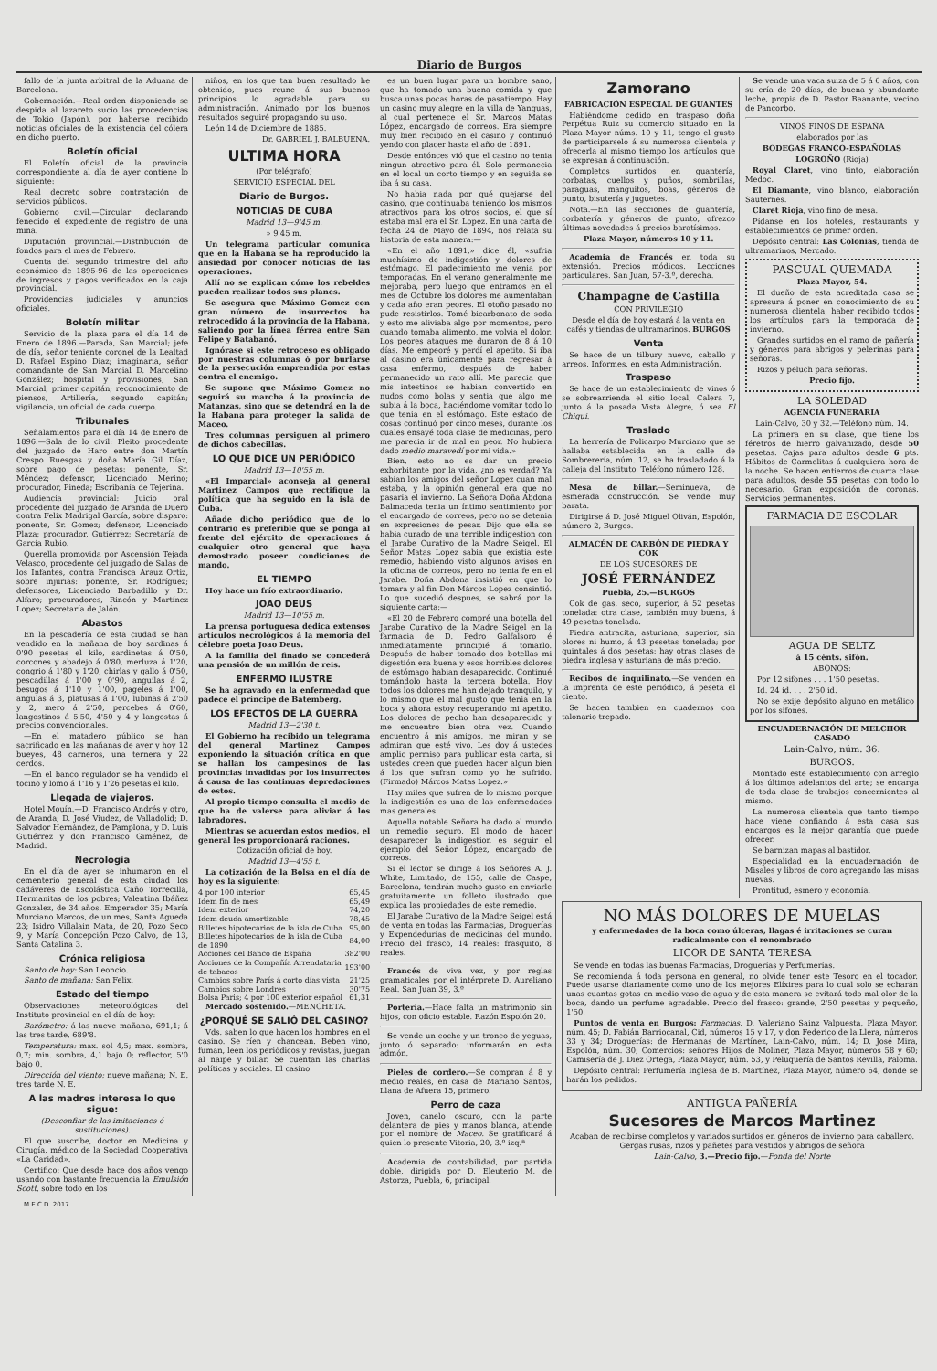Diario de Burgos
fallo de la junta arbitral de la Aduana de Barcelona.
Gobernación.—Real orden disponiendo se despida al lazareto sucio las procedencias de Tokio (Japón), por haberse recibido noticias oficiales de la existencia del cólera en dicho puerto.
Boletín oficial
El Boletín oficial de la provincia correspondiente al día de ayer contiene lo siguiente:
Real decreto sobre contratación de servicios públicos.
Gobierno civil.—Circular declarando fenecido el expediente de registro de una mina.
Diputación provincial.—Distribución de fondos para el mes de Febrero.
Cuenta del segundo trimestre del año económico de 1895-96 de las operaciones de ingresos y pagos verificados en la caja provincial.
Providencias judiciales y anuncios oficiales.
Boletín militar
Servicio de la plaza para el día 14 de Enero de 1896.—Parada, San Marcial; jefe de día, señor teniente coronel de la Lealtad D. Rafael Espino Díaz; imaginaria, señor comandante de San Marcial D. Marcelino González; hospital y provisiones, San Marcial, primer capitán; reconocimiento de piensos, Artillería, segundo capitán; vigilancia, un oficial de cada cuerpo.
Tribunales
Señalamientos para el día 14 de Enero de 1896.—Sala de lo civil: Pleito procedente del juzgado de Haro entre don Martín Crespo Ruesgas y doña María Gil Díaz, sobre pago de pesetas: ponente, Sr. Méndez; defensor, Licenciado Merino; procurador, Pineda; Escribanía de Tejerina.
Audiencia provincial: Juicio oral procedente del juzgado de Aranda de Duero contra Felix Madrigal García, sobre disparo: ponente, Sr. Gomez; defensor, Licenciado Plaza; procurador, Gutiérrez; Secretaría de García Rubio.
Querella promovida por Ascensión Tejada Velasco, procedente del juzgado de Salas de los Infantes, contra Francisca Arauz Ortiz, sobre injurias: ponente, Sr. Rodríguez; defensores, Licenciado Barbadillo y Dr. Alfaro; procuradores, Rincón y Martínez Lopez; Secretaría de Jalón.
Abastos
En la pescadería de esta ciudad se han vendido en la mañana de hoy sardinas á 0'90 pesetas el kilo, sardinetas á 0'50, corcones y abadejo á 0'80, merluza á 1'20, congrio á 1'80 y 1'20, chirlas y gallo á 0'50, pescadillas á 1'00 y 0'90, anguilas á 2, besugos á 1'10 y 1'00, pageles á 1'00, angulas á 3, platusas á 1'00, lubinas á 2'50 y 2, mero á 2'50, percebes á 0'60, langostinos á 5'50, 4'50 y 4 y langostas á precios convencionales.
—En el matadero público se han sacrificado en las mañanas de ayer y hoy 12 bueyes, 48 carneros, una ternera y 22 cerdos.
—En el banco regulador se ha vendido el tocino y lomo á 1'16 y 1'26 pesetas el kilo.
Llegada de viajeros.
Hotel Mouín.—D. Francisco Andrés y otro, de Aranda; D. José Viudez, de Valladolid; D. Salvador Hernández, de Pamplona, y D. Luis Gutiérrez y don Francisco Giménez, de Madrid.
Necrología
En el día de ayer se inhumaron en el cementerio general de esta ciudad los cadáveres de Escolástica Caño Torrecilla, Hermanitas de los pobres; Valentina Ibáñez Gonzalez, de 34 años, Emperador 35; María Murciano Marcos, de un mes, Santa Agueda 23; Isidro Villalain Mata, de 20, Pozo Seco 9, y María Concepción Pozo Calvo, de 13, Santa Catalina 3.
Crónica religiosa
Santo de hoy: San Leoncio.
Santo de mañana: San Felix.
Estado del tiempo
Observaciones meteorológicas del Instituto provincial en el día de hoy:
Barómetro: á las nueve mañana, 691,1; á las tres tarde, 689'8.
Temperatura: max. sol 4,5; max. sombra, 0,7; min. sombra, 4,1 bajo 0; reflector, 5'0 bajo 0.
Dirección del viento: nueve mañana; N. E. tres tarde N. E.
A las madres interesa lo que sigue:
(Desconfiar de las imitaciones ó sustituciones).
El que suscribe, doctor en Medicina y Cirugía, médico de la Sociedad Cooperativa «La Caridad».
Certifico: Que desde hace dos años vengo usando con bastante frecuencia la Emulsión Scott, sobre todo en los
niños, en los que tan buen resultado he obtenido, pues reune á sus buenos principios lo agradable para su administración. Animado por los buenos resultados seguiré propagando su uso.
León 14 de Diciembre de 1885.
Dr. GABRIEL J. BALBUENA.
ULTIMA HORA
(Por telégrafo)
SERVICIO ESPECIAL DEL
Diario de Burgos.
NOTICIAS DE CUBA
Madrid 13—9'45 m.
» 9'45 m.
Un telegrama particular comunica que en la Habana se ha reproducido la ansiedad por conocer noticias de las operaciones.
Allí no se explican cómo los rebeldes pueden realizar todos sus planes.
Se asegura que Máximo Gomez con gran número de insurrectos ha retrocedido á la provincia de la Habana, saliendo por la línea férrea entre San Felipe y Batabanó.
Ignórase si este retroceso es obligado por nuestras columnas ó por burlarse de la persecución emprendida por estas contra el enemigo.
Se supone que Máximo Gomez no seguirá su marcha á la provincia de Matanzas, sino que se detendrá en la de la Habana para proteger la salida de Maceo.
Tres columnas persiguen al primero de dichos cabecillas.
LO QUE DICE UN PERIÓDICO
Madrid 13—10'55 m.
«El Imparcial» aconseja al general Martinez Campos que rectifique la política que ha seguido en la isla de Cuba.
Añade dicho periódico que de lo contrario es preferible que se ponga al frente del ejército de operaciones á cualquier otro general que haya demostrado poseer condiciones de mando.
EL TIEMPO
Hoy hace un frío extraordinario.
JOAO DEUS
Madrid 13—10'55 m.
La prensa portuguesa dedica extensos artículos necrológicos á la memoria del célebre poeta Joao Deus.
A la familia del finado se concederá una pensión de un millón de reis.
ENFERMO ILUSTRE
Se ha agravado en la enfermedad que padece el príncipe de Batemberg.
LOS EFECTOS DE LA GUERRA
Madrid 13—2'30 t.
El Gobierno ha recibido un telegrama del general Martinez Campos exponiendo la situación crítica en que se hallan los campesinos de las provincias invadidas por los insurrectos á causa de las continuas depredaciones de estos.
Al propio tiempo consulta el medio de que ha de valerse para aliviar á los labradores.
Mientras se acuerdan estos medios, el general les proporcionará raciones.
Cotización oficial de hoy.
Madrid 13—4'55 t.
La cotización de la Bolsa en el día de hoy es la siguiente:
| 4 por 100 interior | 65,45 |
| Idem fin de mes | 65,49 |
| Idem exterior | 74,20 |
| Idem deuda amortizable | 78,45 |
| Billetes hipotecarios de la isla de Cuba | 95,00 |
| Billetes hipotecarios de la isla de Cuba de 1890 | 84,00 |
| Acciones del Banco de España | 382'00 |
| Acciones de la Compañía Arrendataria de tabacos | 193'00 |
| Cambios sobre París á corto días vista | 21'25 |
| Cambios sobre Londres | 30'75 |
| Bolsa Paris; 4 por 100 exterior español | 61,31 |
Mercado sostenido.—MENCHETA.
¿PORQUÉ SE SALIÓ DEL CASINO?
Vds. saben lo que hacen los hombres en el casino. Se ríen y chancean. Beben vino, fuman, leen los periódicos y revistas, juegan al naipe y billar. Se cuentan las charlas políticas y sociales. El casino
es un buen lugar para un hombre sano, que ha tomado una buena comida y que busca unas pocas horas de pasatiempo. Hay un casino muy alegre en la villa de Yanguas, al cual pertenece el Sr. Marcos Matas López, encargado de correos. Era siempre muy bien recibido en el casino y continuó yendo con placer hasta el año de 1891.
Desde entónces vió que el casino no tenia ningun atractivo para él. Solo permanecia en el local un corto tiempo y en seguida se iba á su casa.
No habia nada por qué quejarse del casino, que continuaba teniendo los mismos atractivos para los otros socios, el que sí estaba mal era el Sr. Lopez. En una carta de fecha 24 de Mayo de 1894, nos relata su historia de esta manera:—
«En el año 1891,» dice él, «sufria muchísimo de indigestión y dolores de estómago. El padecimiento me venia por temporadas. En el verano generalmente me mejoraba, pero luego que entramos en el mes de Octubre los dolores me aumentaban y cada año eran peores. El otoño pasado no pude resistirlos. Tomé bicarbonato de soda y esto me aliviaba algo por momentos, pero cuando tomaba alimento, me volvia el dolor. Los peores ataques me duraron de 8 á 10 días. Me empeoré y perdí el apetito. Si iba al casino era únicamente para regresar á casa enfermo, después de haber permanecido un rato allí. Me parecia que mis intestinos se habian convertido en nudos como bolas y sentia que algo me subia á la boca, haciéndome vomitar todo lo que tenia en el estómago. Este estado de cosas continuó por cinco meses, durante los cuales ensayé toda clase de medicinas, pero me parecia ir de mal en peor. No hubiera dado medio maravedí por mi vida.»
Bien, esto no es dar un precio exhorbitante por la vida, ¿no es verdad? Ya sabían los amigos del señor Lopez cuan mal estaba, y la opinión general era que no pasaría el invierno. La Señora Doña Abdona Balmaceda tenia un íntimo sentimiento por el encargado de correos, pero no se detenia en expresiones de pesar. Dijo que ella se habia curado de una terrible indigestion con el Jarabe Curativo de la Madre Seigel. El Señor Matas Lopez sabia que existia este remedio, habiendo visto algunos avisos en la oficina de correos, pero no tenia fe en el Jarabe. Doña Abdona insistió en que lo tomara y al fin Don Márcos Lopez consintió. Lo que sucedió despues, se sabrá por la siguiente carta:—
«El 20 de Febrero compré una botella del Jarabe Curativo de la Madre Seigel en la farmacia de D. Pedro Galfalsoro é inmediatamente principié á tomarlo. Después de haber tomado dos botellas mi digestión era buena y esos horribles dolores de estómago habian desaparecido. Continué tomándolo hasta la tercera botella. Hoy todos los dolores me han dejado tranquilo, y lo mismo que el mal gusto que tenia en la boca y ahora estoy recuperando mi apetito. Los dolores de pecho han desaparecido y me encuentro bien otra vez. Cuando encuentro á mis amigos, me miran y se admiran que esté vivo. Les doy á ustedes amplio permiso para publicar esta carta, si ustedes creen que pueden hacer algun bien á los que sufran como yo he sufrido. (Firmado) Márcos Matas Lopez.»
Hay miles que sufren de lo mismo porque la indigestión es una de las enfermedades mas generales.
Aquella notable Señora ha dado al mundo un remedio seguro. El modo de hacer desaparecer la indigestion es seguir el ejemplo del Señor López, encargado de correos.
Si el lector se dirige á los Señores A. J. White, Limitado, de 155, calle de Caspe, Barcelona, tendrán mucho gusto en enviarle gratuitamente un folleto ilustrado que explica las propiedades de este remedio.
El Jarabe Curativo de la Madre Seigel está de venta en todas las Farmacias, Droguerías y Expendedurías de medicinas del mundo. Precio del frasco, 14 reales: frasquito, 8 reales.
Francés de viva vez, y por reglas gramaticales por el intérprete D. Aureliano Real. San Juan 39, 3.º
Portería.—Hace falta un matrimonio sin hijos, con oficio estable. Razón Espolón 20.
Se vende un coche y un tronco de yeguas, junto ó separado: informarán en esta admón.
Pieles de cordero.—Se compran á 8 y medio reales, en casa de Mariano Santos, Llana de Afuera 15, primero.
Perro de caza
Joven, canelo oscuro, con la parte delantera de pies y manos blanca, atiende por el nombre de Maceo. Se gratificará á quien lo presente Vitoria, 20, 3.º izq.ª
Academia de contabilidad, por partida doble, dirigida por D. Eleuterio M. de Astorza, Puebla, 6, principal.
Zamorano
FABRICACIÓN ESPECIAL DE GUANTES
Habiéndome cedido en traspaso doña Perpétua Ruiz su comercio situado en la Plaza Mayor núms. 10 y 11, tengo el gusto de participarselo á su numerosa clientela y ofrecerla al mismo tiempo los artículos que se expresan á continuación.
Completos surtidos en guantería, corbatas, cuellos y puños, sombrillas, paraguas, manguitos, boas, géneros de punto, bisutería y juguetes.
Nota.—En las secciones de guantería, corbatería y géneros de punto, ofrezco últimas novedades á precios baratísimos.
Plaza Mayor, números 10 y 11.
Academia de Francés en toda su extensión. Precios módicos. Lecciones particulares. San Juan, 57-3.º, derecha.
Champagne de Castilla
CON PRIVILEGIO
Desde el día de hoy estará á la venta en cafés y tiendas de ultramarinos. BURGOS
Venta
Se hace de un tilbury nuevo, caballo y arreos. Informes, en esta Administración.
Traspaso
Se hace de un establecimiento de vinos ó se sobrearrienda el sitio local, Calera 7, junto á la posada Vista Alegre, ó sea El Chiqui.
Traslado
La herrería de Policarpo Murciano que se hallaba establecida en la calle de Sombrerería, núm. 12, se ha trasladado á la calleja del Instituto. Teléfono número 128.
Mesa de billar.—Seminueva, de esmerada construcción. Se vende muy barata.
Dirigirse á D. José Miguel Oliván, Espolón, número 2, Burgos.
ALMACÉN DE CARBÓN DE PIEDRA Y COK
DE LOS SUCESORES DE
JOSÉ FERNÁNDEZ
Puebla, 25.—BURGOS
Cok de gas, seco, superior, á 52 pesetas tonelada: otra clase, también muy buena, á 49 pesetas tonelada.
Piedra antracita, asturiana, superior, sin olores ni humo, á 43 pesetas tonelada; por quintales á dos pesetas: hay otras clases de piedra inglesa y asturiana de más precio.
Recibos de inquilinato.—Se venden en la imprenta de este periódico, á peseta el ciento.
Se hacen tambien en cuadernos con talonario trepado.
Se vende una vaca suiza de 5 á 6 años, con su cría de 20 días, de buena y abundante leche, propia de D. Pastor Baanante, vecino de Pancorbo.
VINOS FINOS DE ESPAÑA
elaborados por las
BODEGAS FRANCO-ESPAÑOLAS
LOGROÑO (Rioja)
Royal Claret, vino tinto, elaboración Medoc.
El Diamante, vino blanco, elaboración Sauternes.
Claret Rioja, vino fino de mesa.
Pídanse en los hoteles, restaurants y establecimientos de primer orden.
Depósito central: Las Colonias, tienda de ultramarinos, Mercado.
PASCUAL QUEMADA
Plaza Mayor, 54.
El dueño de esta acreditada casa se apresura á poner en conocimiento de su numerosa clientela, haber recibido todos los artículos para la temporada de invierno.
Grandes surtidos en el ramo de pañería y géneros para abrigos y pelerinas para señoras.
Rizos y peluch para señoras.
Precio fijo.
LA SOLEDAD
AGENCIA FUNERARIA
Lain-Calvo, 30 y 32.—Teléfono núm. 14.
La primera en su clase, que tiene los féretros de hierro galvanizado, desde 50 pesetas. Cajas para adultos desde 6 pts. Hábitos de Carmelitas á cualquiera hora de la noche. Se hacen entierros de cuarta clase para adultos, desde 55 pesetas con todo lo necesario. Gran exposición de coronas. Servicios permanentes.
FARMACIA DE ESCOLAR
AGUA DE SELTZ
á 15 cénts. sifón.
ABONOS:
Por 12 sifones . . . 1'50 pesetas.
Id. 24 id. . . . 2'50 id.
No se exije depósito alguno en metálico por los sifones.
ENCUADERNACIÓN DE MELCHOR CASADO
Lain-Calvo, núm. 36.
BURGOS.
Montado este establecimiento con arreglo á los últimos adelantos del arte; se encarga de toda clase de trabajos concernientes al mismo.
La numerosa clientela que tanto tiempo hace viene confiando á esta casa sus encargos es la mejor garantía que puede ofrecer.
Se barnizan mapas al bastidor.
Especialidad en la encuadernación de Misales y libros de coro agregando las misas nuevas.
Prontitud, esmero y economía.
NO MÁS DOLORES DE MUELAS
y enfermedades de la boca como úlceras, llagas é irritaciones se curan radicalmente con el renombrado
LICOR DE SANTA TERESA
Se vende en todas las buenas Farmacias, Droguerías y Perfumerías.
Se recomienda á toda persona en general, no olvide tener este Tesoro en el tocador. Puede usarse diariamente como uno de los mejores Elíxires para lo cual solo se echarán unas cuantas gotas en medio vaso de agua y de esta manera se evitará todo mal olor de la boca, dando un perfume agradable. Precio del frasco: grande, 2'50 pesetas y pequeño, 1'50.
Puntos de venta en Burgos: Farmacias. D. Valeriano Sainz Valpuesta, Plaza Mayor, núm. 45; D. Fabián Barriocanal, Cid, números 15 y 17, y don Federico de la Llera, números 33 y 34; Droguerías: de Hermanas de Martínez, Lain-Calvo, núm. 14; D. José Mira, Espolón, núm. 30; Comercios: señores Hijos de Moliner, Plaza Mayor, números 58 y 60; Camisería de J. Diez Ortega, Plaza Mayor, núm. 53, y Peluquería de Santos Revilla, Paloma.
Depósito central: Perfumería Inglesa de B. Martínez, Plaza Mayor, número 64, donde se harán los pedidos.
ANTIGUA PAÑERÍA
Sucesores de Marcos Martinez
Acaban de recibirse completos y variados surtidos en géneros de invierno para caballero. Gergas rusas, rizos y pañetes para vestidos y abrigos de señora
Lain-Calvo, 3.—Precio fijo.—Fonda del Norte
M.E.C.D. 2017